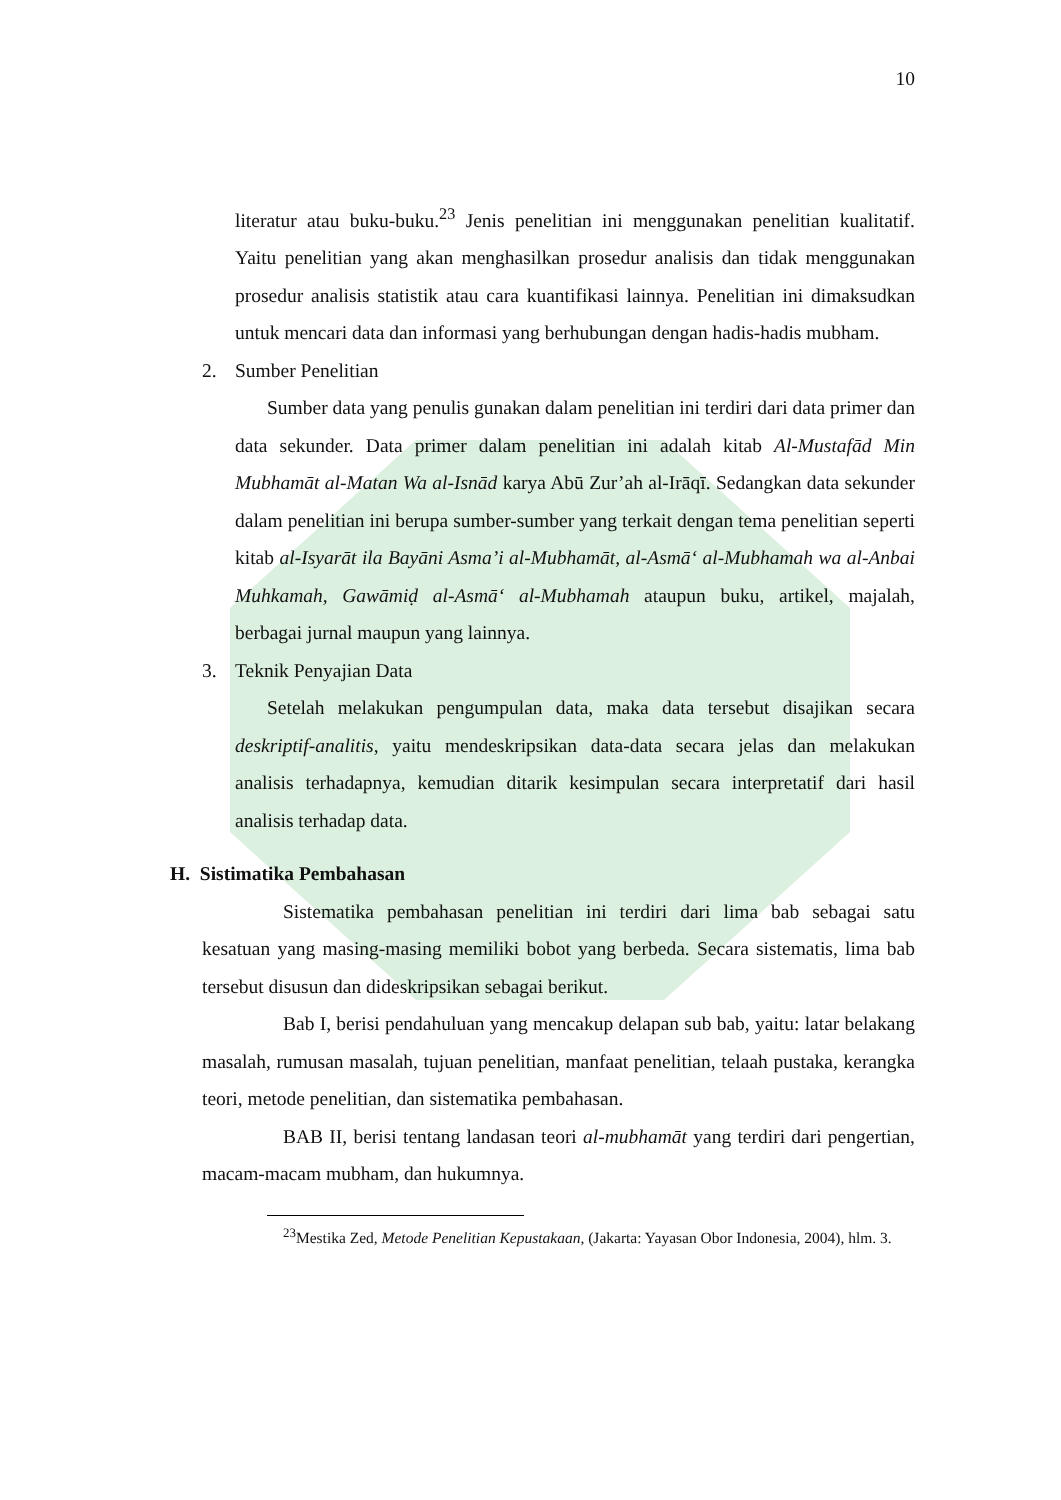10
literatur atau buku-buku.<sup>23</sup> Jenis penelitian ini menggunakan penelitian kualitatif. Yaitu penelitian yang akan menghasilkan prosedur analisis dan tidak menggunakan prosedur analisis statistik atau cara kuantifikasi lainnya. Penelitian ini dimaksudkan untuk mencari data dan informasi yang berhubungan dengan hadis-hadis mubham.
2. Sumber Penelitian
Sumber data yang penulis gunakan dalam penelitian ini terdiri dari data primer dan data sekunder. Data primer dalam penelitian ini adalah kitab Al-Mustafād Min Mubhamāt al-Matan Wa al-Isnād karya Abū Zur’ah al-Irāqī. Sedangkan data sekunder dalam penelitian ini berupa sumber-sumber yang terkait dengan tema penelitian seperti kitab al-Isyarāt ila Bayāni Asma’i al-Mubhamāt, al-Asmā‘ al-Mubhamah wa al-Anbai Muhkamah, Gawāmiḍ al-Asmā‘ al-Mubhamah ataupun buku, artikel, majalah, berbagai jurnal maupun yang lainnya.
3. Teknik Penyajian Data
Setelah melakukan pengumpulan data, maka data tersebut disajikan secara deskriptif-analitis, yaitu mendeskripsikan data-data secara jelas dan melakukan analisis terhadapnya, kemudian ditarik kesimpulan secara interpretatif dari hasil analisis terhadap data.
H. Sistimatika Pembahasan
Sistematika pembahasan penelitian ini terdiri dari lima bab sebagai satu kesatuan yang masing-masing memiliki bobot yang berbeda. Secara sistematis, lima bab tersebut disusun dan dideskripsikan sebagai berikut.
Bab I, berisi pendahuluan yang mencakup delapan sub bab, yaitu: latar belakang masalah, rumusan masalah, tujuan penelitian, manfaat penelitian, telaah pustaka, kerangka teori, metode penelitian, dan sistematika pembahasan.
BAB II, berisi tentang landasan teori al-mubhamāt yang terdiri dari pengertian, macam-macam mubham, dan hukumnya.
<sup>23</sup> Mestika Zed, Metode Penelitian Kepustakaan, (Jakarta: Yayasan Obor Indonesia, 2004), hlm. 3.